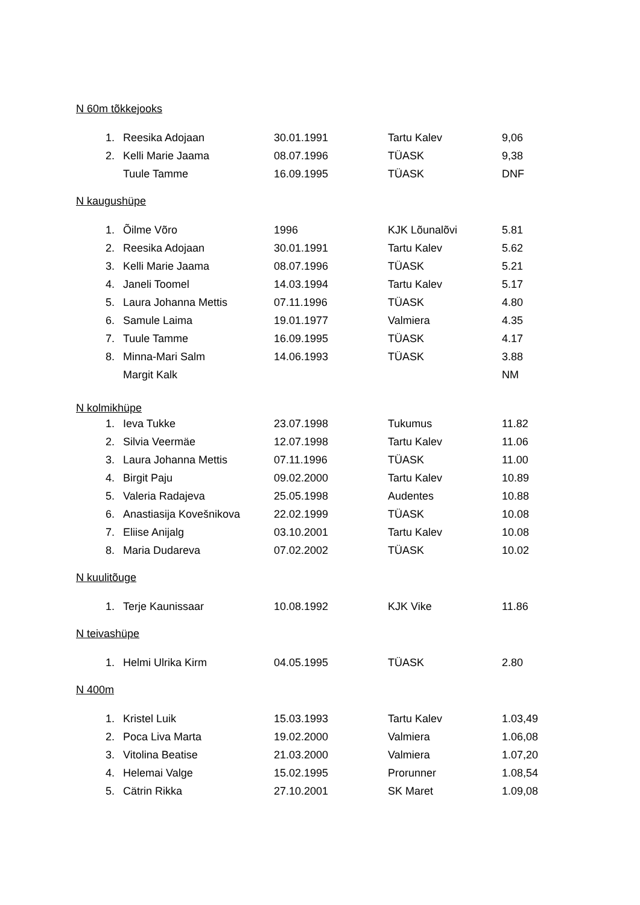N 60m tõkkejooks
| 1. | Reesika Adojaan | 30.01.1991 | Tartu Kalev | 9,06 |
| 2. | Kelli Marie Jaama | 08.07.1996 | TÜASK | 9,38 |
| | Tuule Tamme | 16.09.1995 | TÜASK | DNF |
N kaugushüpe
| 1. | Õilme Võro | 1996 | KJK Lõunalõvi | 5.81 |
| 2. | Reesika Adojaan | 30.01.1991 | Tartu Kalev | 5.62 |
| 3. | Kelli Marie Jaama | 08.07.1996 | TÜASK | 5.21 |
| 4. | Janeli Toomel | 14.03.1994 | Tartu Kalev | 5.17 |
| 5. | Laura Johanna Mettis | 07.11.1996 | TÜASK | 4.80 |
| 6. | Samule Laima | 19.01.1977 | Valmiera | 4.35 |
| 7. | Tuule Tamme | 16.09.1995 | TÜASK | 4.17 |
| 8. | Minna-Mari Salm | 14.06.1993 | TÜASK | 3.88 |
| | Margit Kalk | | | NM |
N kolmikhüpe
| 1. | Ieva Tukke | 23.07.1998 | Tukumus | 11.82 |
| 2. | Silvia Veermäe | 12.07.1998 | Tartu Kalev | 11.06 |
| 3. | Laura Johanna Mettis | 07.11.1996 | TÜASK | 11.00 |
| 4. | Birgit Paju | 09.02.2000 | Tartu Kalev | 10.89 |
| 5. | Valeria Radajeva | 25.05.1998 | Audentes | 10.88 |
| 6. | Anastiasija Kovešnikova | 22.02.1999 | TÜASK | 10.08 |
| 7. | Eliise Anijalg | 03.10.2001 | Tartu Kalev | 10.08 |
| 8. | Maria Dudareva | 07.02.2002 | TÜASK | 10.02 |
N kuulitõuge
| 1. | Terje Kaunissaar | 10.08.1992 | KJK Vike | 11.86 |
N teivashüpe
| 1. | Helmi Ulrika Kirm | 04.05.1995 | TÜASK | 2.80 |
N 400m
| 1. | Kristel Luik | 15.03.1993 | Tartu Kalev | 1.03,49 |
| 2. | Poca Liva Marta | 19.02.2000 | Valmiera | 1.06,08 |
| 3. | Vitolina Beatise | 21.03.2000 | Valmiera | 1.07,20 |
| 4. | Helemai Valge | 15.02.1995 | Prorunner | 1.08,54 |
| 5. | Cätrin Rikka | 27.10.2001 | SK Maret | 1.09,08 |